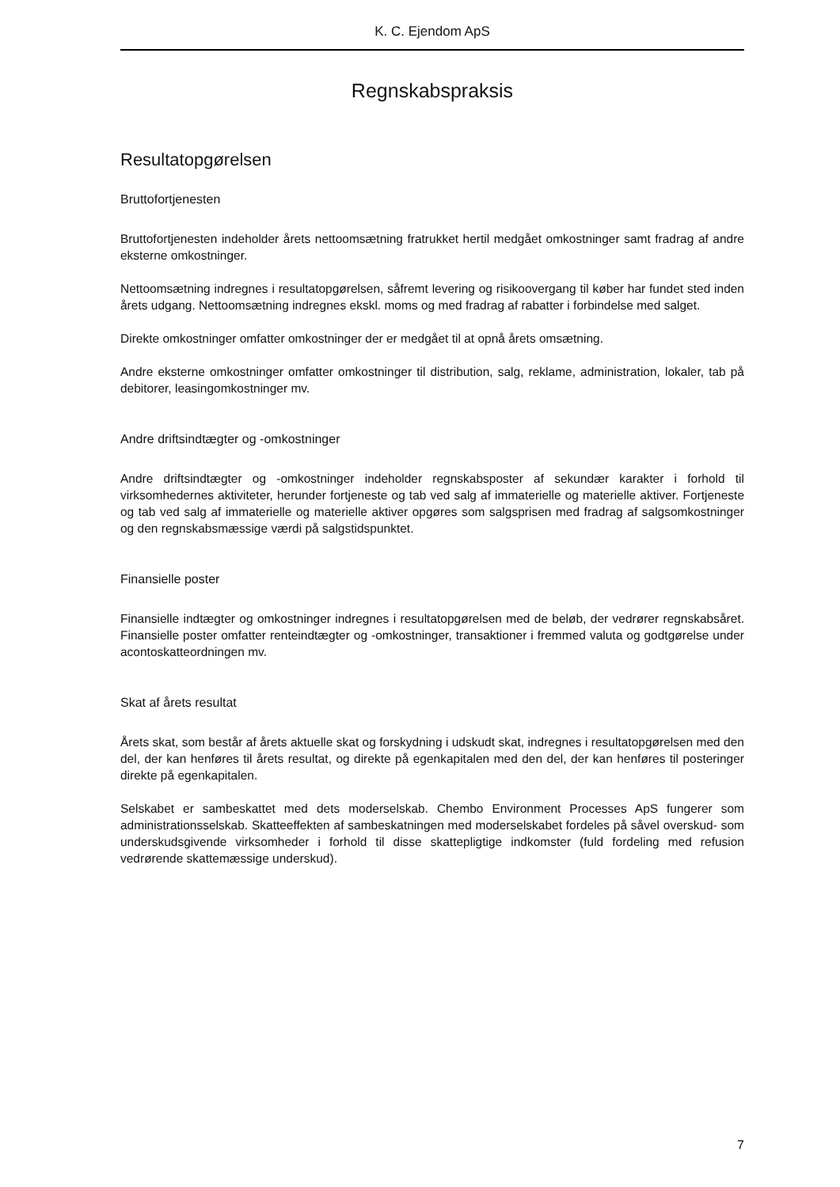K. C. Ejendom ApS
Regnskabspraksis
Resultatopgørelsen
Bruttofortjenesten
Bruttofortjenesten indeholder årets nettoomsætning fratrukket hertil medgået omkostninger samt fradrag af andre eksterne omkostninger.
Nettoomsætning indregnes i resultatopgørelsen, såfremt levering og risikoovergang til køber har fundet sted inden årets udgang. Nettoomsætning indregnes ekskl. moms og med fradrag af rabatter i forbindelse med salget.
Direkte omkostninger omfatter omkostninger der er medgået til at opnå årets omsætning.
Andre eksterne omkostninger omfatter omkostninger til distribution, salg, reklame, administration, lokaler, tab på debitorer, leasingomkostninger mv.
Andre driftsindtægter og -omkostninger
Andre driftsindtægter og -omkostninger indeholder regnskabsposter af sekundær karakter i forhold til virksomhedernes aktiviteter, herunder fortjeneste og tab ved salg af immaterielle og materielle aktiver. Fortjeneste og tab ved salg af immaterielle og materielle aktiver opgøres som salgsprisen med fradrag af salgsomkostninger og den regnskabsmæssige værdi på salgstidspunktet.
Finansielle poster
Finansielle indtægter og omkostninger indregnes i resultatopgørelsen med de beløb, der vedrører regnskabsåret. Finansielle poster omfatter renteindtægter og -omkostninger, transaktioner i fremmed valuta og godtgørelse under acontoskatteordningen mv.
Skat af årets resultat
Årets skat, som består af årets aktuelle skat og forskydning i udskudt skat, indregnes i resultatopgørelsen med den del, der kan henføres til årets resultat, og direkte på egenkapitalen med den del, der kan henføres til posteringer direkte på egenkapitalen.
Selskabet er sambeskattet med dets moderselskab. Chembo Environment Processes ApS fungerer som administrationsselskab. Skatteeffekten af sambeskatningen med moderselskabet fordeles på såvel overskud- som underskudsgivende virksomheder i forhold til disse skattepligtige indkomster (fuld fordeling med refusion vedrørende skattemæssige underskud).
7